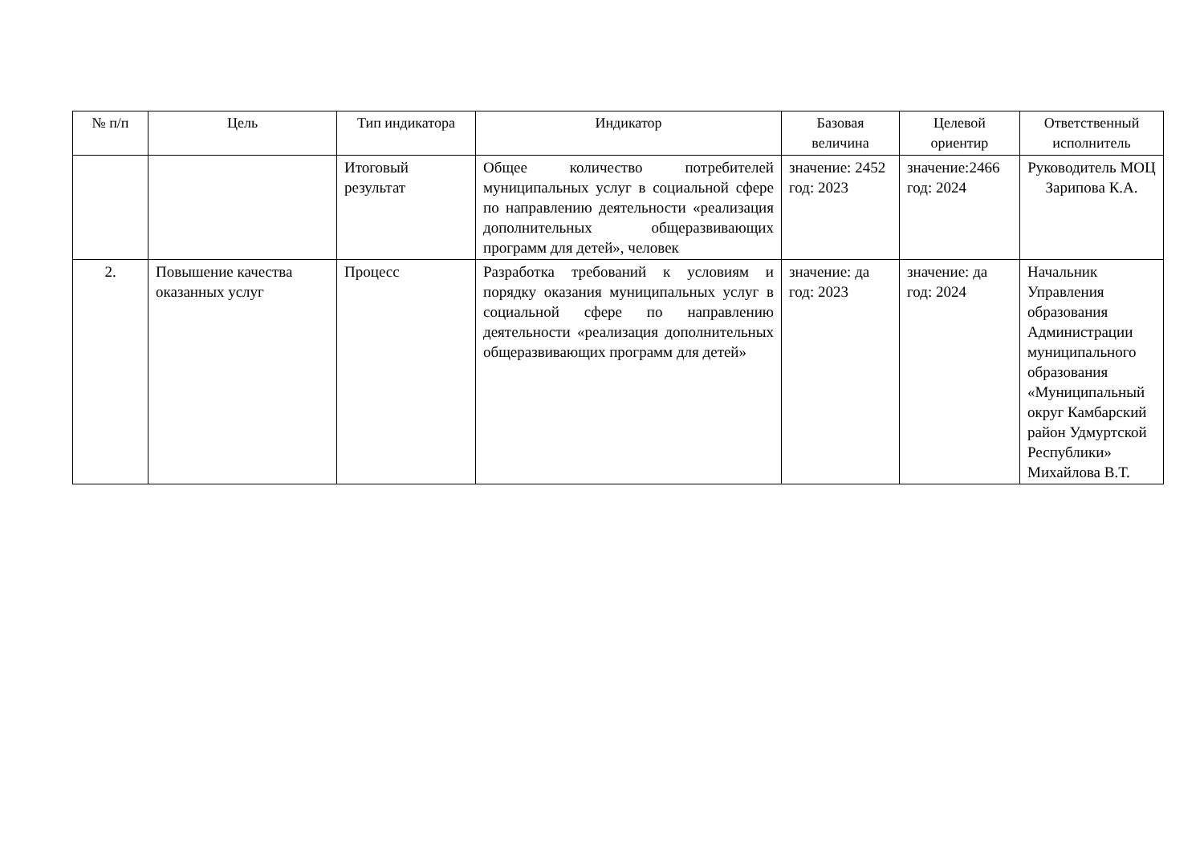| № п/п | Цель | Тип индикатора | Индикатор | Базовая величина | Целевой ориентир | Ответственный исполнитель |
| --- | --- | --- | --- | --- | --- | --- |
| | | Итоговый результат | Общее количество потребителей муниципальных услуг в социальной сфере по направлению деятельности «реализация дополнительных общеразвивающих программ для детей», человек | значение: 2452 год: 2023 | значение:2466 год: 2024 | Руководитель МОЦ Зарипова К.А. |
| 2. | Повышение качества оказанных услуг | Процесс | Разработка требований к условиям и порядку оказания муниципальных услуг в социальной сфере по направлению деятельности «реализация дополнительных общеразвивающих программ для детей» | значение: да год: 2023 | значение: да год: 2024 | Начальник Управления образования Администрации муниципального образования «Муниципальный округ Камбарский район Удмуртской Республики» Михайлова В.Т. |